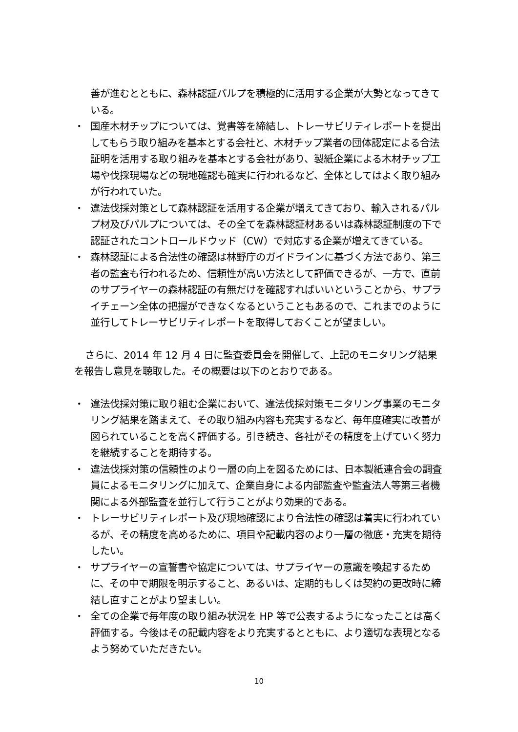善が進むとともに、森林認証パルプを積極的に活用する企業が大勢となってきている。
・ 国産木材チップについては、覚書等を締結し、トレーサビリティレポートを提出してもらう取り組みを基本とする会社と、木材チップ業者の団体認定による合法証明を活用する取り組みを基本とする会社があり、製紙企業による木材チップ工場や伐採現場などの現地確認も確実に行われるなど、全体としてはよく取り組みが行われていた。
・ 違法伐採対策として森林認証を活用する企業が増えてきており、輸入されるパルプ材及びパルプについては、その全てを森林認証材あるいは森林認証制度の下で認証されたコントロールドウッド（CW）で対応する企業が増えてきている。
・ 森林認証による合法性の確認は林野庁のガイドラインに基づく方法であり、第三者の監査も行われるため、信頼性が高い方法として評価できるが、一方で、直前のサプライヤーの森林認証の有無だけを確認すればいいということから、サプライチェーン全体の把握ができなくなるということもあるので、これまでのように並行してトレーサビリティレポートを取得しておくことが望ましい。
さらに、2014 年 12 月 4 日に監査委員会を開催して、上記のモニタリング結果を報告し意見を聴取した。その概要は以下のとおりである。
・ 違法伐採対策に取り組む企業において、違法伐採対策モニタリング事業のモニタリング結果を踏まえて、その取り組み内容も充実するなど、毎年度確実に改善が図られていることを高く評価する。引き続き、各社がその精度を上げていく努力を継続することを期待する。
・ 違法伐採対策の信頼性のより一層の向上を図るためには、日本製紙連合会の調査員によるモニタリングに加えて、企業自身による内部監査や監査法人等第三者機関による外部監査を並行して行うことがより効果的である。
・ トレーサビリティレポート及び現地確認により合法性の確認は着実に行われているが、その精度を高めるために、項目や記載内容のより一層の徹底・充実を期待したい。
・ サプライヤーの宣誓書や協定については、サプライヤーの意識を喚起するために、その中で期限を明示すること、あるいは、定期的もしくは契約の更改時に締結し直すことがより望ましい。
・ 全ての企業で毎年度の取り組み状況を HP 等で公表するようになったことは高く評価する。今後はその記載内容をより充実するとともに、より適切な表現となるよう努めていただきたい。
10